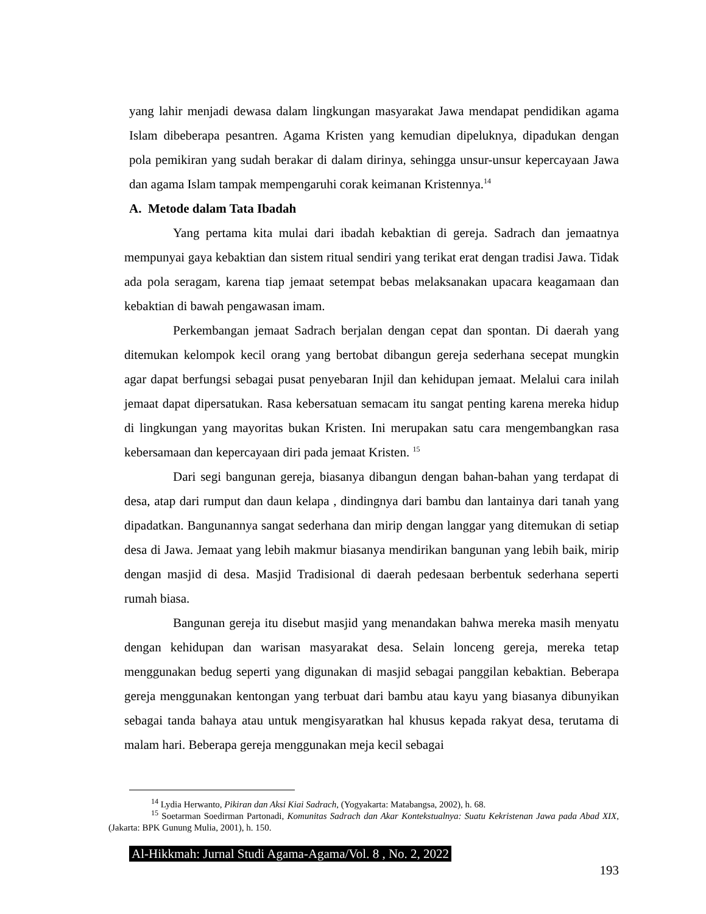yang lahir menjadi dewasa dalam lingkungan masyarakat Jawa mendapat pendidikan agama Islam dibeberapa pesantren. Agama Kristen yang kemudian dipeluknya, dipadukan dengan pola pemikiran yang sudah berakar di dalam dirinya, sehingga unsur-unsur kepercayaan Jawa dan agama Islam tampak mempengaruhi corak keimanan Kristennya.<sup>14</sup>
A. Metode dalam Tata Ibadah
Yang pertama kita mulai dari ibadah kebaktian di gereja. Sadrach dan jemaatnya mempunyai gaya kebaktian dan sistem ritual sendiri yang terikat erat dengan tradisi Jawa. Tidak ada pola seragam, karena tiap jemaat setempat bebas melaksanakan upacara keagamaan dan kebaktian di bawah pengawasan imam.
Perkembangan jemaat Sadrach berjalan dengan cepat dan spontan. Di daerah yang ditemukan kelompok kecil orang yang bertobat dibangun gereja sederhana secepat mungkin agar dapat berfungsi sebagai pusat penyebaran Injil dan kehidupan jemaat. Melalui cara inilah jemaat dapat dipersatukan. Rasa kebersatuan semacam itu sangat penting karena mereka hidup di lingkungan yang mayoritas bukan Kristen. Ini merupakan satu cara mengembangkan rasa kebersamaan dan kepercayaan diri pada jemaat Kristen. <sup>15</sup>
Dari segi bangunan gereja, biasanya dibangun dengan bahan-bahan yang terdapat di desa, atap dari rumput dan daun kelapa , dindingnya dari bambu dan lantainya dari tanah yang dipadatkan. Bangunannya sangat sederhana dan mirip dengan langgar yang ditemukan di setiap desa di Jawa. Jemaat yang lebih makmur biasanya mendirikan bangunan yang lebih baik, mirip dengan masjid di desa. Masjid Tradisional di daerah pedesaan berbentuk sederhana seperti rumah biasa.
Bangunan gereja itu disebut masjid yang menandakan bahwa mereka masih menyatu dengan kehidupan dan warisan masyarakat desa. Selain lonceng gereja, mereka tetap menggunakan bedug seperti yang digunakan di masjid sebagai panggilan kebaktian. Beberapa gereja menggunakan kentongan yang terbuat dari bambu atau kayu yang biasanya dibunyikan sebagai tanda bahaya atau untuk mengisyaratkan hal khusus kepada rakyat desa, terutama di malam hari. Beberapa gereja menggunakan meja kecil sebagai
<sup>14</sup> Lydia Herwanto, Pikiran dan Aksi Kiai Sadrach, (Yogyakarta: Matabangsa, 2002), h. 68.
<sup>15</sup> Soetarman Soedirman Partonadi, Komunitas Sadrach dan Akar Kontekstualnya: Suatu Kekristenan Jawa pada Abad XIX, (Jakarta: BPK Gunung Mulia, 2001), h. 150.
Al-Hikkmah: Jurnal Studi Agama-Agama/Vol. 8 , No. 2, 2022
193